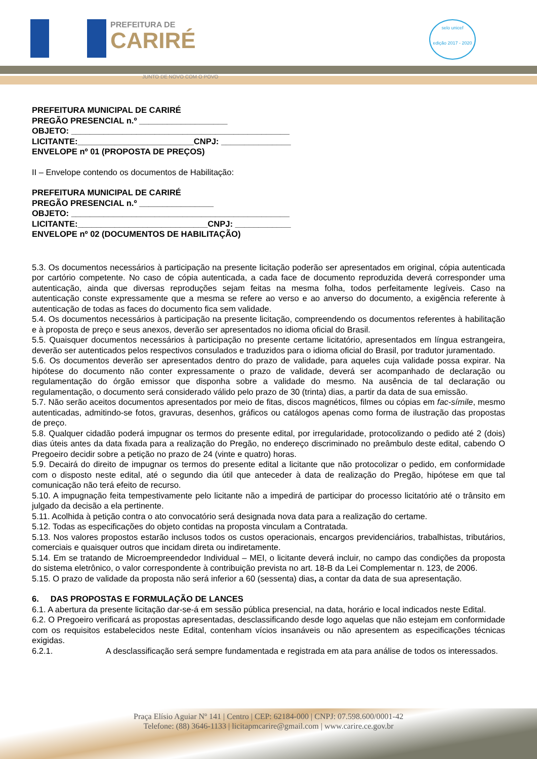PREFEITURA DE
CARIRÉ
JUNTO DE NOVO COM O POVO
selo unicef
edição 2017 - 2020
PREFEITURA MUNICIPAL DE CARIRÉ
PREGÃO PRESENCIAL n.º ___________________
OBJETO: _______________________________________________
LICITANTE:_________________________CNPJ: _______________
ENVELOPE nº 01 (PROPOSTA DE PREÇOS)
II – Envelope contendo os documentos de Habilitação:
PREFEITURA MUNICIPAL DE CARIRÉ
PREGÃO PRESENCIAL n.º ________________
OBJETO: _______________________________________________
LICITANTE:____________________________CNPJ: ____________
ENVELOPE nº 02 (DOCUMENTOS DE HABILITAÇÃO)
5.3. Os documentos necessários à participação na presente licitação poderão ser apresentados em original, cópia autenticada por cartório competente. No caso de cópia autenticada, a cada face de documento reproduzida deverá corresponder uma autenticação, ainda que diversas reproduções sejam feitas na mesma folha, todos perfeitamente legíveis. Caso na autenticação conste expressamente que a mesma se refere ao verso e ao anverso do documento, a exigência referente à autenticação de todas as faces do documento fica sem validade.
5.4. Os documentos necessários à participação na presente licitação, compreendendo os documentos referentes à habilitação e à proposta de preço e seus anexos, deverão ser apresentados no idioma oficial do Brasil.
5.5. Quaisquer documentos necessários à participação no presente certame licitatório, apresentados em língua estrangeira, deverão ser autenticados pelos respectivos consulados e traduzidos para o idioma oficial do Brasil, por tradutor juramentado.
5.6. Os documentos deverão ser apresentados dentro do prazo de validade, para aqueles cuja validade possa expirar. Na hipótese do documento não conter expressamente o prazo de validade, deverá ser acompanhado de declaração ou regulamentação do órgão emissor que disponha sobre a validade do mesmo. Na ausência de tal declaração ou regulamentação, o documento será considerado válido pelo prazo de 30 (trinta) dias, a partir da data de sua emissão.
5.7. Não serão aceitos documentos apresentados por meio de fitas, discos magnéticos, filmes ou cópias em fac-símile, mesmo autenticadas, admitindo-se fotos, gravuras, desenhos, gráficos ou catálogos apenas como forma de ilustração das propostas de preço.
5.8. Qualquer cidadão poderá impugnar os termos do presente edital, por irregularidade, protocolizando o pedido até 2 (dois) dias úteis antes da data fixada para a realização do Pregão, no endereço discriminado no preâmbulo deste edital, cabendo O Pregoeiro decidir sobre a petição no prazo de 24 (vinte e quatro) horas.
5.9. Decairá do direito de impugnar os termos do presente edital a licitante que não protocolizar o pedido, em conformidade com o disposto neste edital, até o segundo dia útil que anteceder à data de realização do Pregão, hipótese em que tal comunicação não terá efeito de recurso.
5.10. A impugnação feita tempestivamente pelo licitante não a impedirá de participar do processo licitatório até o trânsito em julgado da decisão a ela pertinente.
5.11. Acolhida à petição contra o ato convocatório será designada nova data para a realização do certame.
5.12. Todas as especificações do objeto contidas na proposta vinculam a Contratada.
5.13. Nos valores propostos estarão inclusos todos os custos operacionais, encargos previdenciários, trabalhistas, tributários, comerciais e quaisquer outros que incidam direta ou indiretamente.
5.14. Em se tratando de Microempreendedor Individual – MEI, o licitante deverá incluir, no campo das condições da proposta do sistema eletrônico, o valor correspondente à contribuição prevista no art. 18-B da Lei Complementar n. 123, de 2006.
5.15. O prazo de validade da proposta não será inferior a 60 (sessenta) dias, a contar da data de sua apresentação.
6. DAS PROPOSTAS E FORMULAÇÃO DE LANCES
6.1. A abertura da presente licitação dar-se-á em sessão pública presencial, na data, horário e local indicados neste Edital.
6.2. O Pregoeiro verificará as propostas apresentadas, desclassificando desde logo aquelas que não estejam em conformidade com os requisitos estabelecidos neste Edital, contenham vícios insanáveis ou não apresentem as especificações técnicas exigidas.
6.2.1. A desclassificação será sempre fundamentada e registrada em ata para análise de todos os interessados.
Praça Elísio Aguiar Nº 141 | Centro | CEP: 62184-000 | CNPJ: 07.598.600/0001-42
Telefone: (88) 3646-1133 | licitapmcarire@gmail.com | www.carire.ce.gov.br